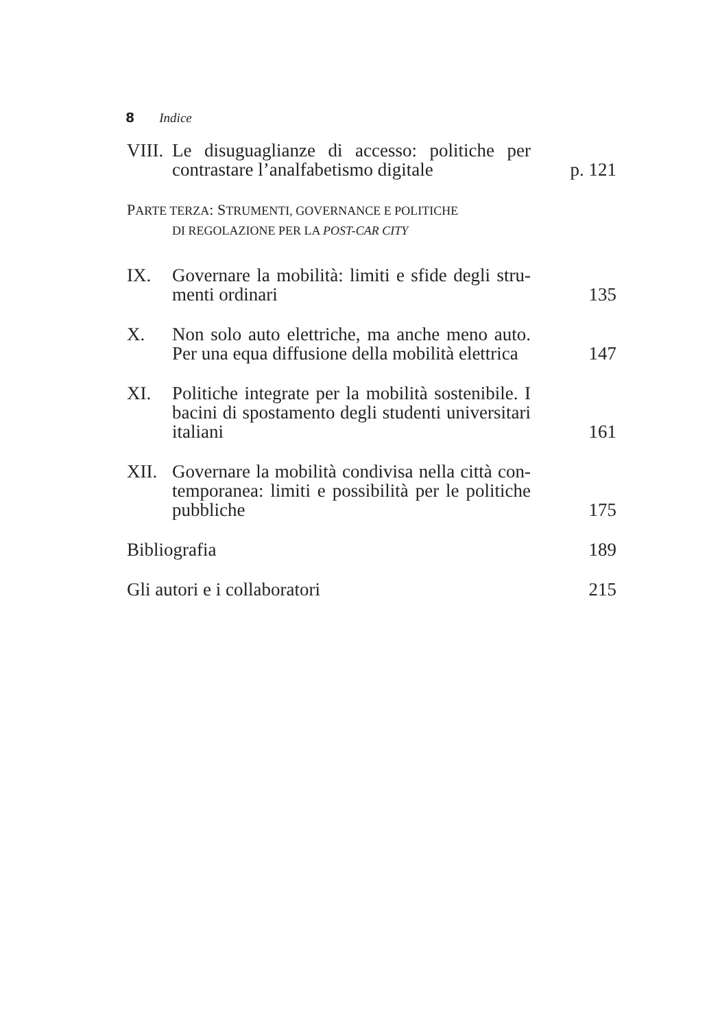8 Indice
VIII.
Le disuguaglianze di accesso: politiche per contrastare l’analfabetismo digitale
p. 121
PARTE TERZA: STRUMENTI, GOVERNANCE E POLITICHE
DI REGOLAZIONE PER LA POST-CAR CITY
IX. Governare la mobilità: limiti e sfide degli stru­menti ordinari
135
X. Non solo auto elettriche, ma anche meno auto. Per una equa diffusione della mobilità elettrica
147
XI. Politiche integrate per la mobilità sostenibile. I bacini di spostamento degli studenti universi­tari italiani
161
XII. Governare la mobilità condivisa nella città con­temporanea: limiti e possibilità per le politiche pubbliche
175
Bibliografia 189
Gli autori e i collaboratori 215